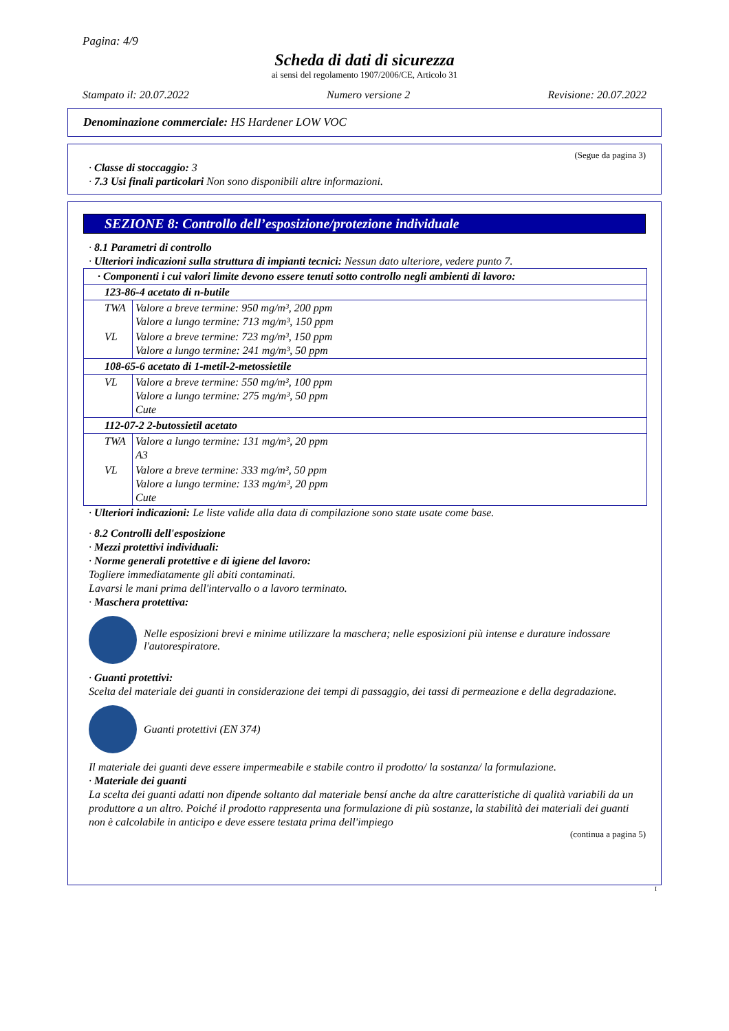Pagina: 4/9
Scheda di dati di sicurezza
ai sensi del regolamento 1907/2006/CE, Articolo 31
Stampato il: 20.07.2022 Numero versione 2 Revisione: 20.07.2022
Denominazione commerciale: HS Hardener LOW VOC
(Segue da pagina 3)
· Classe di stoccaggio: 3
· 7.3 Usi finali particolari Non sono disponibili altre informazioni.
SEZIONE 8: Controllo dell’esposizione/protezione individuale
· 8.1 Parametri di controllo
· Ulteriori indicazioni sulla struttura di impianti tecnici: Nessun dato ulteriore, vedere punto 7.
| · Componenti i cui valori limite devono essere tenuti sotto controllo negli ambienti di lavoro: | |
| 123-86-4 acetato di n-butile | |
| TWA | Valore a breve termine: 950 mg/m³, 200 ppm Valore a lungo termine: 713 mg/m³, 150 ppm |
| VL | Valore a breve termine: 723 mg/m³, 150 ppm Valore a lungo termine: 241 mg/m³, 50 ppm |
| 108-65-6 acetato di 1-metil-2-metossietile | |
| VL | Valore a breve termine: 550 mg/m³, 100 ppm Valore a lungo termine: 275 mg/m³, 50 ppm Cute |
| 112-07-2 2-butossietil acetato | |
| TWA | Valore a lungo termine: 131 mg/m³, 20 ppm A3 |
| VL | Valore a breve termine: 333 mg/m³, 50 ppm Valore a lungo termine: 133 mg/m³, 20 ppm Cute |
· Ulteriori indicazioni: Le liste valide alla data di compilazione sono state usate come base.
· 8.2 Controlli dell'esposizione
· Mezzi protettivi individuali:
· Norme generali protettive e di igiene del lavoro:
Togliere immediatamente gli abiti contaminati.
Lavarsi le mani prima dell'intervallo o a lavoro terminato.
· Maschera protettiva:
Nelle esposizioni brevi e minime utilizzare la maschera; nelle esposizioni più intense e durature indossare l'autorespiratore.
· Guanti protettivi:
Scelta del materiale dei guanti in considerazione dei tempi di passaggio, dei tassi di permeazione e della degradazione.
Guanti protettivi (EN 374)
Il materiale dei guanti deve essere impermeabile e stabile contro il prodotto/ la sostanza/ la formulazione.
· Materiale dei guanti
La scelta dei guanti adatti non dipende soltanto dal materiale bensí anche da altre caratteristiche di qualità variabili da un produttore a un altro. Poiché il prodotto rappresenta una formulazione di più sostanze, la stabilità dei materiali dei guanti non è calcolabile in anticipo e deve essere testata prima dell'impiego
(continua a pagina 5)
I